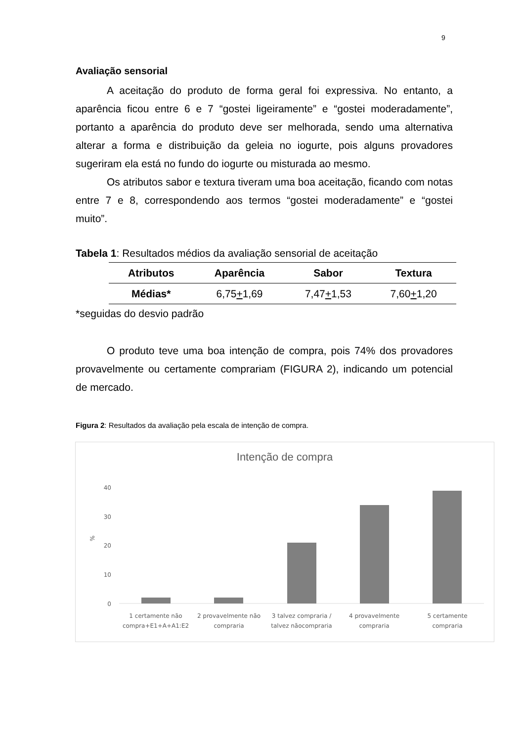9
Avaliação sensorial
A aceitação do produto de forma geral foi expressiva. No entanto, a aparência ficou entre 6 e 7 “gostei ligeiramente” e “gostei moderadamente”, portanto a aparência do produto deve ser melhorada, sendo uma alternativa alterar a forma e distribuição da geleia no iogurte, pois alguns provadores sugeriram ela está no fundo do iogurte ou misturada ao mesmo.
Os atributos sabor e textura tiveram uma boa aceitação, ficando com notas entre 7 e 8, correspondendo aos termos “gostei moderadamente” e “gostei muito”.
Tabela 1: Resultados médios da avaliação sensorial de aceitação
| Atributos | Aparência | Sabor | Textura |
| --- | --- | --- | --- |
| Médias* | 6,75 + 1,69 | 7,47 + 1,53 | 7,60 + 1,20 |
*seguidas do desvio padrão
O produto teve uma boa intenção de compra, pois 74% dos provadores provavelmente ou certamente comprariam (FIGURA 2), indicando um potencial de mercado.
Figura 2: Resultados da avaliação pela escala de intenção de compra.
Intenção de compra
40
30
20
10
0
%
1 certamente não
compra+E1+A+A1:E2
2 provavelmente não
compraria
3 talvez compraria /
talvez nãocompraria
4 provavelmente
compraria
5 certamente
compraria